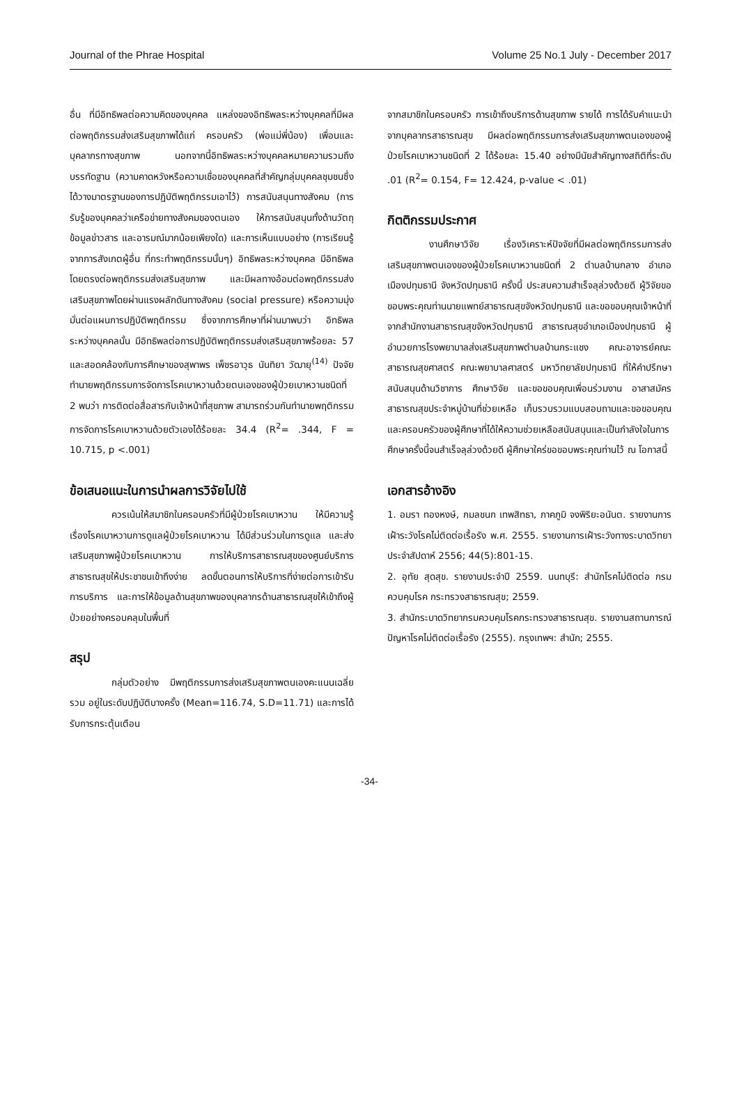Journal of the Phrae Hospital Volume 25 No.1 July - December 2017
อื่น ที่มีอิทธิพลต่อความคิดของบุคคล แหล่งของอิทธิพลระหว่างบุคคลที่มีผลต่อพฤติกรรมส่งเสริมสุขภาพได้แก่ ครอบครัว (พ่อแม่พี่น้อง) เพื่อนและบุคลากรทางสุขภาพ นอกจากนี้อิทธิพลระหว่างบุคคลหมายความรวมถึงบรรทัดฐาน (ความคาดหวังหรือความเชื่อของบุคคลที่สำคัญกลุ่มบุคคลชุมชนซึ่งได้วางมาตรฐานของการปฏิบัติพฤติกรรมเอาไว้) การสนับสนุนทางสังคม (การรับรู้ของบุคคลว่าเครือข่ายทางสังคมของตนเอง ให้การสนับสนุนทั้งด้านวัตถุ ข้อมูลข่าวสาร และอารมณ์มากน้อยเพียงใด) และการเห็นแบบอย่าง (การเรียนรู้จากการสังเกตผู้อื่น ที่กระทำพฤติกรรมนั้นๆ) อิทธิพลระหว่างบุคคล มีอิทธิพลโดยตรงต่อพฤติกรรมส่งเสริมสุขภาพ และมีผลทางอ้อมต่อพฤติกรรมส่งเสริมสุขภาพโดยผ่านแรงผลักดันทางสังคม (social pressure) หรือความมุ่งมั่นต่อแผนการปฏิบัติพฤติกรรม ซึ่งจากการศึกษาที่ผ่านมาพบว่า อิทธิพลระหว่างบุคคลนั้น มีอิทธิพลต่อการปฏิบัติพฤติกรรมส่งเสริมสุขภาพร้อยละ 57 และสอดคล้องกับการศึกษาของสุพาพร เพ็ชรอาวุธ นันทิยา วัฒายุ<sup>(14)</sup> ปัจจัยทำนายพฤติกรรมการจัดการโรคเบาหวานด้วยตนเองของผู้ป่วยเบาหวานชนิดที่ 2 พบว่า การติดต่อสื่อสารกับเจ้าหน้าที่สุขภาพ สามารถร่วมกันทำนายพฤติกรรมการจัดการโรคเบาหวานด้วยตัวเองได้ร้อยละ 34.4 (R<sup>2</sup>= .344, F = 10.715, p <.001)
ข้อเสนอแนะในการนำผลการวิจัยไปใช้
ควรเน้นให้สมาชิกในครอบครัวที่มีผู้ป่วยโรคเบาหวาน ให้มีความรู้เรื่องโรคเบาหวานการดูแลผู้ป่วยโรคเบาหวาน ได้มีส่วนร่วมในการดูแล และส่งเสริมสุขภาพผู้ป่วยโรคเบาหวาน การให้บริการสาธารณสุขของศูนย์บริการสาธารณสุขให้ประชาชนเข้าถึงง่าย ลดขั้นตอนการให้บริการที่ง่ายต่อการเข้ารับการบริการ และการให้ข้อมูลด้านสุขภาพของบุคลากรด้านสาธารณสุขให้เข้าถึงผู้ป่วยอย่างครอบคลุมในพื้นที่
สรุป
กลุ่มตัวอย่าง มีพฤติกรรมการส่งเสริมสุขภาพตนเองคะแนนเฉลี่ยรวม อยู่ในระดับปฏิบัติบางครั้ง (Mean=116.74, S.D=11.71) และการได้รับการกระตุ้นเตือน
จากสมาชิกในครอบครัว การเข้าถึงบริการด้านสุขภาพ รายได้ การได้รับคำแนะนำจากบุคลากรสาธารณสุข มีผลต่อพฤติกรรมการส่งเสริมสุขภาพตนเองของผู้ป่วยโรคเบาหวานชนิดที่ 2 ได้ร้อยละ 15.40 อย่างมีนัยสำคัญทางสถิติที่ระดับ .01 (R<sup>2</sup>= 0.154, F= 12.424, p-value < .01)
กิตติกรรมประกาศ
งานศึกษาวิจัย เรื่องวิเคราะห์ปัจจัยที่มีผลต่อพฤติกรรมการส่งเสริมสุขภาพตนเองของผู้ป่วยโรคเบาหวานชนิดที่ 2 ตำบลบ้านกลาง อำเภอเมืองปทุมธานี จังหวัดปทุมธานี ครั้งนี้ ประสบความสำเร็จลุล่วงด้วยดี ผู้วิจัยขอขอบพระคุณท่านนายแพทย์สาธารณสุขจังหวัดปทุมธานี และขอขอบคุณเจ้าหน้าที่จากสำนักงานสาธารณสุขจังหวัดปทุมธานี สาธารณสุขอำเภอเมืองปทุมธานี ผู้อำนวยการโรงพยาบาลส่งเสริมสุขภาพตำบลบ้านกระแชง คณะอาจารย์คณะสาธารณสุขศาสตร์ คณะพยาบาลศาสตร์ มหาวิทยาลัยปทุมธานี ที่ให้คำปรึกษาสนับสนุนด้านวิชาการ ศึกษาวิจัย และขอขอบคุณเพื่อนร่วมงาน อาสาสมัครสาธารณสุขประจำหมู่บ้านที่ช่วยเหลือ เก็บรวบรวมแบบสอบถามและขอขอบคุณ และครอบครัวของผู้ศึกษาที่ได้ให้ความช่วยเหลือสนับสนุนและเป็นกำลังใจในการศึกษาครั้งนี้จนสำเร็จลุล่วงด้วยดี ผู้ศึกษาใคร่ขอขอบพระคุณท่านไว้ ณ โอกาสนี้
เอกสารอ้างอิง
1. อมรา ทองหงษ์, กมลชนก เทพสิทธา, ภาคภูมิ จงพิริยะอนันต. รายงานการเฝ้าระวังโรคไม่ติดต่อเรื้อรัง พ.ศ. 2555. รายงานการเฝ้าระวังทางระบาดวิทยาประจำสัปดาห์ 2556; 44(5):801-15.
2. อุทัย สุดสุข. รายงานประจำปี 2559. นนทบุรี: สำนักโรคไม่ติดต่อ กรมควบคุมโรค กระทรวงสาธารณสุข; 2559.
3. สำนักระบาดวิทยากรมควบคุมโรคกระทรวงสาธารณสุข. รายงานสถานการณ์ปัญหาโรคไม่ติดต่อเรื้อรัง (2555). กรุงเทพฯ: สำนัก; 2555.
-34-